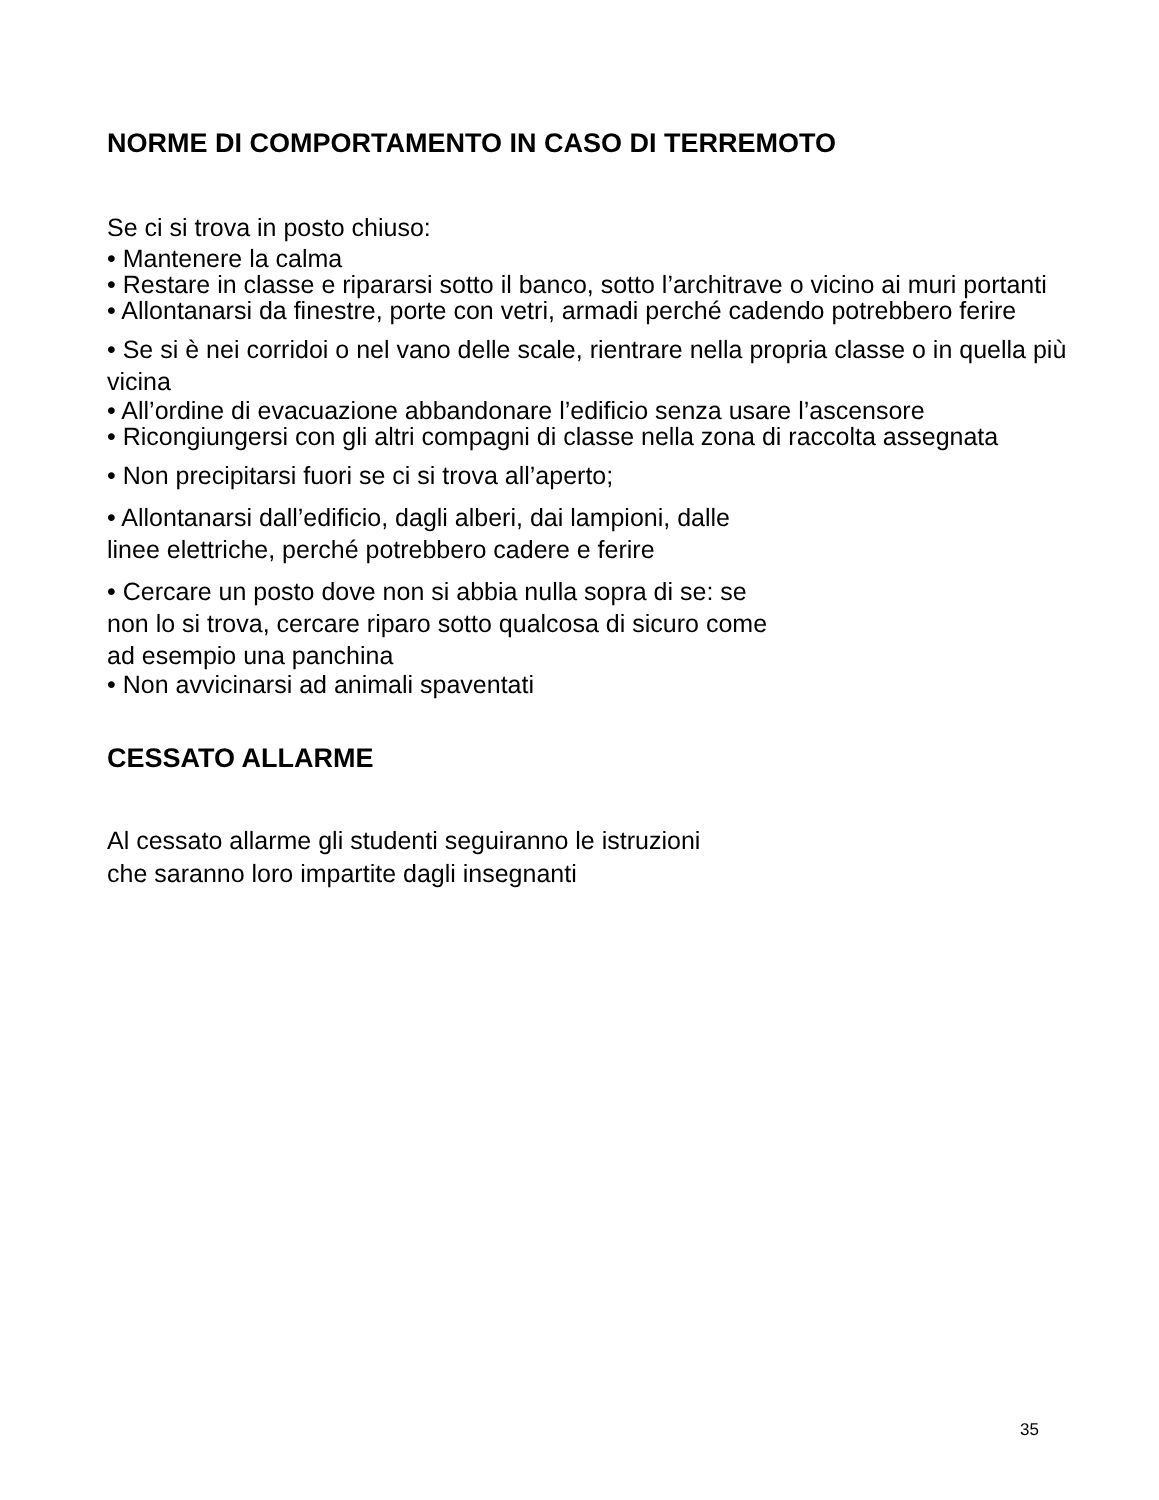NORME DI COMPORTAMENTO IN CASO DI TERREMOTO
Se ci si trova in posto chiuso:
• Mantenere la calma
• Restare in classe e ripararsi sotto il banco, sotto l’architrave o vicino ai muri portanti
• Allontanarsi da finestre, porte con vetri, armadi perché cadendo potrebbero ferire
• Se si è nei corridoi o nel vano delle scale, rientrare nella propria classe o in quella più vicina
• All’ordine di evacuazione abbandonare l’edificio senza usare l’ascensore
• Ricongiungersi con gli altri compagni di classe nella zona di raccolta assegnata
• Non precipitarsi fuori se ci si trova all’aperto;
• Allontanarsi dall’edificio, dagli alberi, dai lampioni, dalle
linee elettriche, perché potrebbero cadere e ferire
• Cercare un posto dove non si abbia nulla sopra di se: se
non lo si trova, cercare riparo sotto qualcosa di sicuro come
ad esempio una panchina
• Non avvicinarsi ad animali spaventati
CESSATO ALLARME
Al cessato allarme gli studenti seguiranno le istruzioni
che saranno loro impartite dagli insegnanti
35